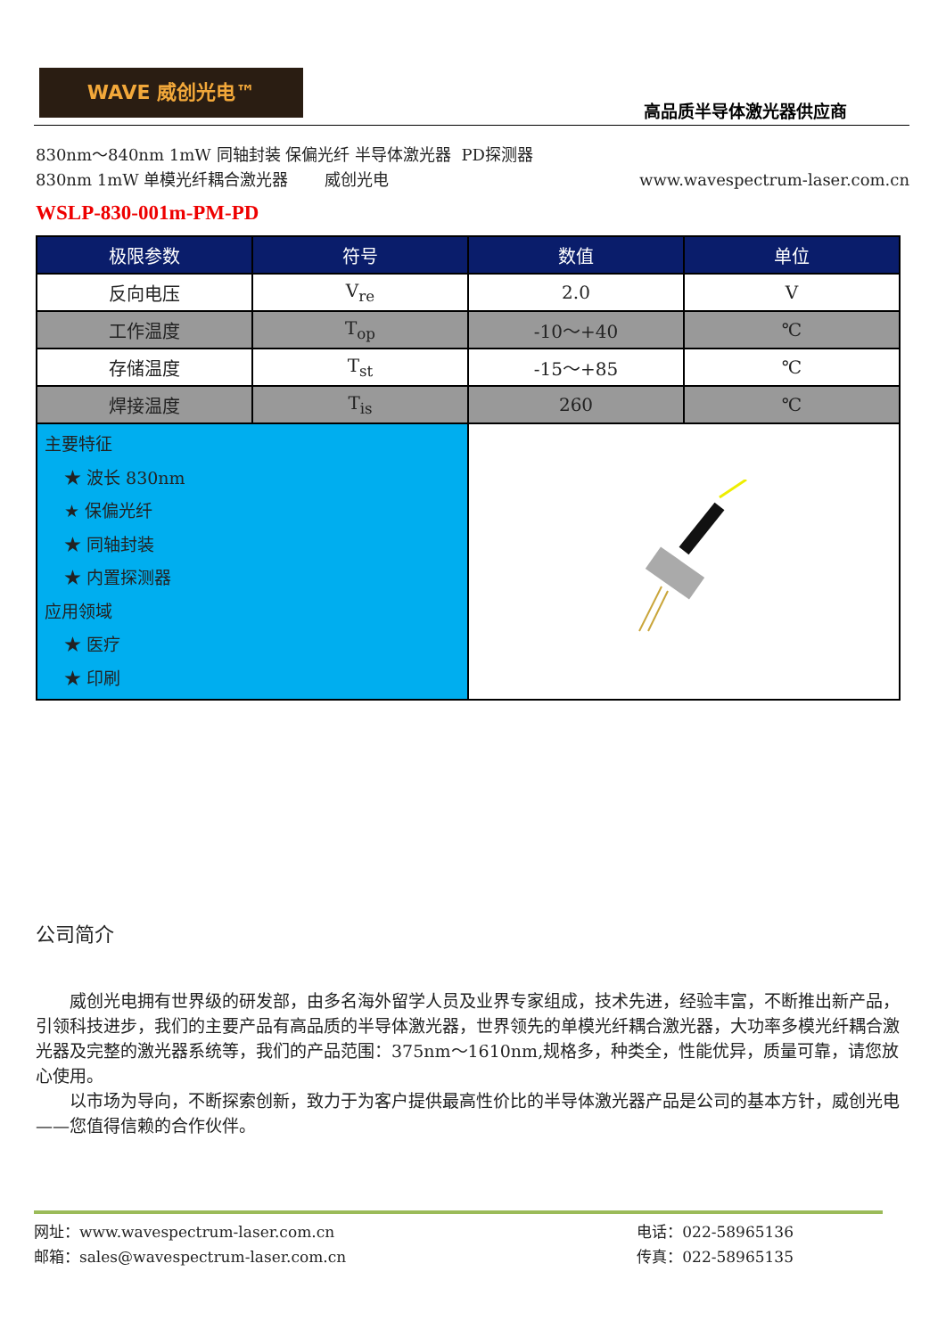WAVE 威创光电™
高品质半导体激光器供应商
830nm～840nm 1mW 同轴封装 保偏光纤 半导体激光器 PD探测器
830nm 1mW 单模光纤耦合激光器 威创光电 www.wavespectrum-laser.com.cn
WSLP-830-001m-PM-PD
| 极限参数 | 符号 | 数值 | 单位 |
| --- | --- | --- | --- |
| 反向电压 | V<sub>re</sub> | 2.0 | V |
| 工作温度 | T<sub>op</sub> | -10～+40 | ℃ |
| 存储温度 | T<sub>st</sub> | -15～+85 | ℃ |
| 焊接温度 | T<sub>is</sub> | 260 | ℃ |
| 主要特征 ★ 波长 830nm ★ 保偏光纤 ★ 同轴封装 ★ 内置探测器 应用领域 ★ 医疗 ★ 印刷 | | | |
公司简介
威创光电拥有世界级的研发部，由多名海外留学人员及业界专家组成，技术先进，经验丰富，不断推出新产品，引领科技进步，我们的主要产品有高品质的半导体激光器，世界领先的单模光纤耦合激光器，大功率多模光纤耦合激光器及完整的激光器系统等，我们的产品范围：375nm～1610nm,规格多，种类全，性能优异，质量可靠，请您放心使用。
以市场为导向，不断探索创新，致力于为客户提供最高性价比的半导体激光器产品是公司的基本方针，威创光电——您值得信赖的合作伙伴。
网址：www.wavespectrum-laser.com.cn
邮箱：sales@wavespectrum-laser.com.cn
电话：022-58965136
传真：022-58965135